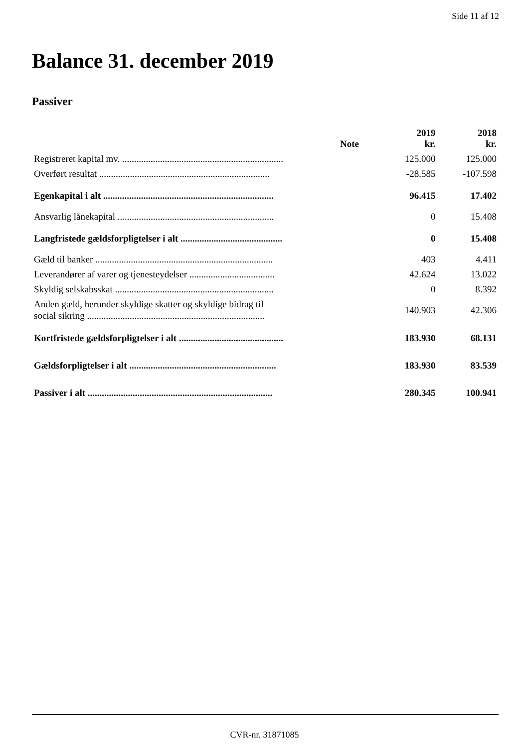Side 11 af 12
Balance 31. december 2019
Passiver
| | Note | 2019 kr. | 2018 kr. |
| --- | --- | --- | --- |
| Registreret kapital mv. .................................................................... | | 125.000 | 125.000 |
| Overført resultat ........................................................................ | | -28.585 | -107.598 |
| Egenkapital i alt ........................................................................ | | 96.415 | 17.402 |
| Ansvarlig lånekapital .................................................................. | | 0 | 15.408 |
| Langfristede gældsforpligtelser i alt ........................................... | | 0 | 15.408 |
| Gæld til banker ........................................................................... | | 403 | 4.411 |
| Leverandører af varer og tjenesteydelser .................................... | | 42.624 | 13.022 |
| Skyldig selskabsskat ................................................................... | | 0 | 8.392 |
| Anden gæld, herunder skyldige skatter og skyldige bidrag til social sikring ........................................................................... | | 140.903 | 42.306 |
| Kortfristede gældsforpligtelser i alt ............................................ | | 183.930 | 68.131 |
| Gældsforpligtelser i alt .............................................................. | | 183.930 | 83.539 |
| Passiver i alt .............................................................................. | | 280.345 | 100.941 |
CVR-nr. 31871085